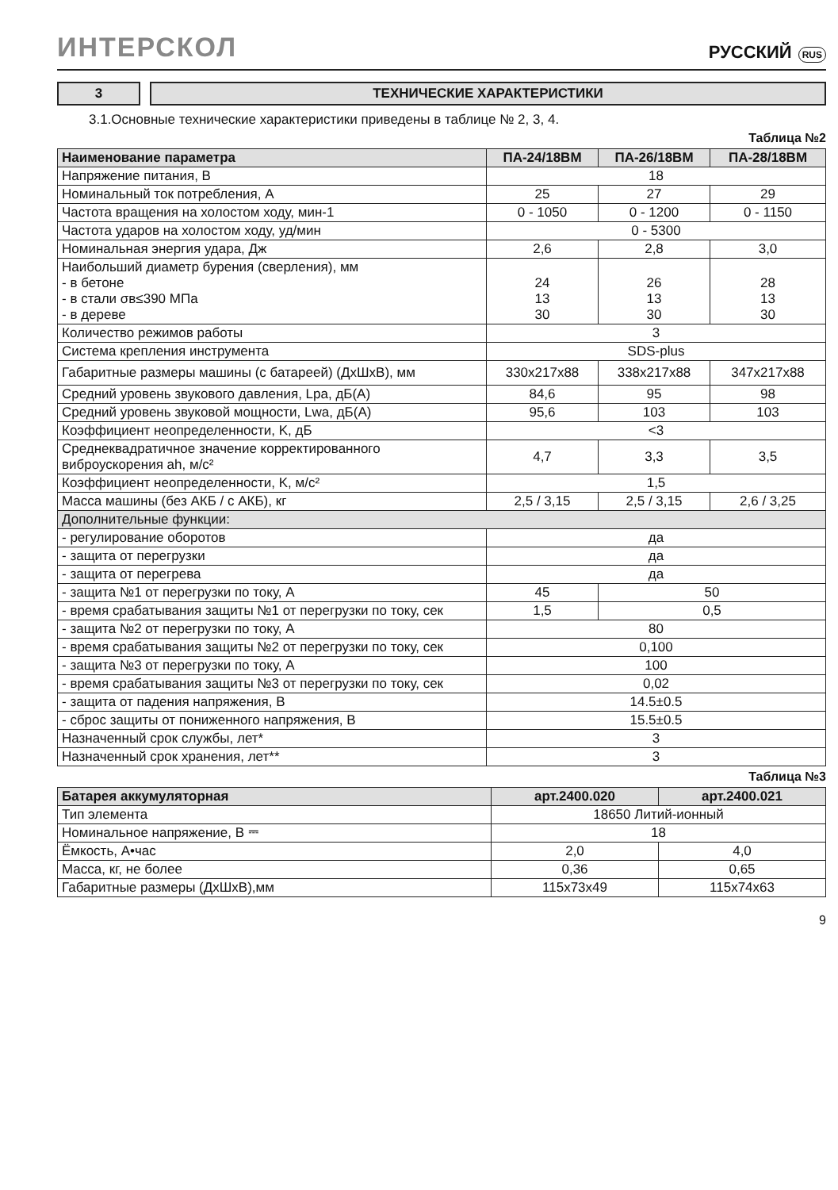ИНТЕРСКОЛ
РУССКИЙ RUS
3 ТЕХНИЧЕСКИЕ ХАРАКТЕРИСТИКИ
3.1.Основные технические характеристики приведены в таблице № 2, 3, 4.
Таблица №2
| Наименование параметра | ПА-24/18ВМ | ПА-26/18ВМ | ПА-28/18ВМ |
| --- | --- | --- | --- |
| Напряжение питания, В | 18 | | |
| Номинальный ток потребления, А | 25 | 27 | 29 |
| Частота вращения на холостом ходу, мин-1 | 0 - 1050 | 0 - 1200 | 0 - 1150 |
| Частота ударов на холостом ходу, уд/мин | 0 - 5300 | | |
| Номинальная энергия удара, Дж | 2,6 | 2,8 | 3,0 |
| Наибольший диаметр бурения (сверления), мм - в бетоне - в стали σв≤390 МПа - в дереве | 24 13 30 | 26 13 30 | 28 13 30 |
| Количество режимов работы | 3 | | |
| Система крепления инструмента | SDS-plus | | |
| Габаритные размеры машины (с батареей) (ДхШхВ), мм | 330x217x88 | 338x217x88 | 347x217x88 |
| Средний уровень звукового давления, Lpa, дБ(А) | 84,6 | 95 | 98 |
| Средний уровень звуковой мощности, Lwa, дБ(А) | 95,6 | 103 | 103 |
| Коэффициент неопределенности, K, дБ | <3 | | |
| Среднеквадратичное значение корректированного виброускорения ah, м/с² | 4,7 | 3,3 | 3,5 |
| Коэффициент неопределенности, K, м/с² | 1,5 | | |
| Масса машины (без АКБ / с АКБ), кг | 2,5 / 3,15 | 2,5 / 3,15 | 2,6 / 3,25 |
| Дополнительные функции: | | | |
| - регулирование оборотов | да | | |
| - защита от перегрузки | да | | |
| - защита от перегрева | да | | |
| - защита №1 от перегрузки по току, А | 45 | 50 | |
| - время срабатывания защиты №1 от перегрузки по току, сек | 1,5 | 0,5 | |
| - защита №2 от перегрузки по току, А | 80 | | |
| - время срабатывания защиты №2 от перегрузки по току, сек | 0,100 | | |
| - защита №3 от перегрузки по току, А | 100 | | |
| - время срабатывания защиты №3 от перегрузки по току, сек | 0,02 | | |
| - защита от падения напряжения, В | 14.5±0.5 | | |
| - сброс защиты от пониженного напряжения, В | 15.5±0.5 | | |
| Назначенный срок службы, лет* | 3 | | |
| Назначенный срок хранения, лет** | 3 | | |
Таблица №3
| Батарея аккумуляторная | арт.2400.020 | арт.2400.021 |
| --- | --- | --- |
| Тип элемента | 18650 Литий-ионный | |
| Номинальное напряжение, В ⎓ | 18 | |
| Ёмкость, А•час | 2,0 | 4,0 |
| Масса, кг, не более | 0,36 | 0,65 |
| Габаритные размеры (ДхШхВ),мм | 115x73x49 | 115x74x63 |
9